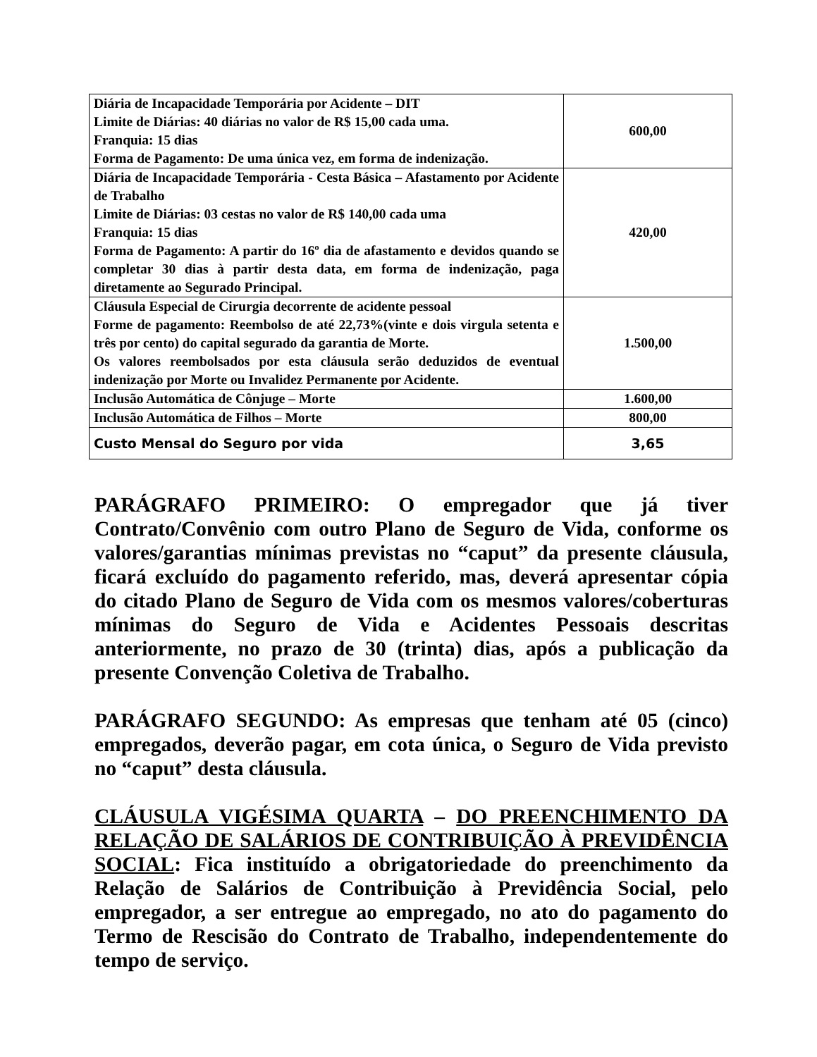| Diária de Incapacidade Temporária por Acidente – DIT Limite de Diárias: 40 diárias no valor de R$ 15,00 cada uma. Franquia: 15 dias Forma de Pagamento: De uma única vez, em forma de indenização. | 600,00 |
| Diária de Incapacidade Temporária - Cesta Básica – Afastamento por Acidente de Trabalho Limite de Diárias: 03 cestas no valor de R$ 140,00 cada uma Franquia: 15 dias Forma de Pagamento: A partir do 16º dia de afastamento e devidos quando se completar 30 dias à partir desta data, em forma de indenização, paga diretamente ao Segurado Principal. | 420,00 |
| Cláusula Especial de Cirurgia decorrente de acidente pessoal Forme de pagamento: Reembolso de até 22,73%(vinte e dois virgula setenta e três por cento) do capital segurado da garantia de Morte. Os valores reembolsados por esta cláusula serão deduzidos de eventual indenização por Morte ou Invalidez Permanente por Acidente. | 1.500,00 |
| Inclusão Automática de Cônjuge – Morte | 1.600,00 |
| Inclusão Automática de Filhos – Morte | 800,00 |
| Custo Mensal do Seguro por vida | 3,65 |
PARÁGRAFO PRIMEIRO: O empregador que já tiver Contrato/Convênio com outro Plano de Seguro de Vida, conforme os valores/garantias mínimas previstas no “caput” da presente cláusula, ficará excluído do pagamento referido, mas, deverá apresentar cópia do citado Plano de Seguro de Vida com os mesmos valores/coberturas mínimas do Seguro de Vida e Acidentes Pessoais descritas anteriormente, no prazo de 30 (trinta) dias, após a publicação da presente Convenção Coletiva de Trabalho.
PARÁGRAFO SEGUNDO: As empresas que tenham até 05 (cinco) empregados, deverão pagar, em cota única, o Seguro de Vida previsto no “caput” desta cláusula.
CLÁUSULA VIGÉSIMA QUARTA – DO PREENCHIMENTO DA RELAÇÃO DE SALÁRIOS DE CONTRIBUIÇÃO À PREVIDÊNCIA SOCIAL: Fica instituído a obrigatoriedade do preenchimento da Relação de Salários de Contribuição à Previdência Social, pelo empregador, a ser entregue ao empregado, no ato do pagamento do Termo de Rescisão do Contrato de Trabalho, independentemente do tempo de serviço.